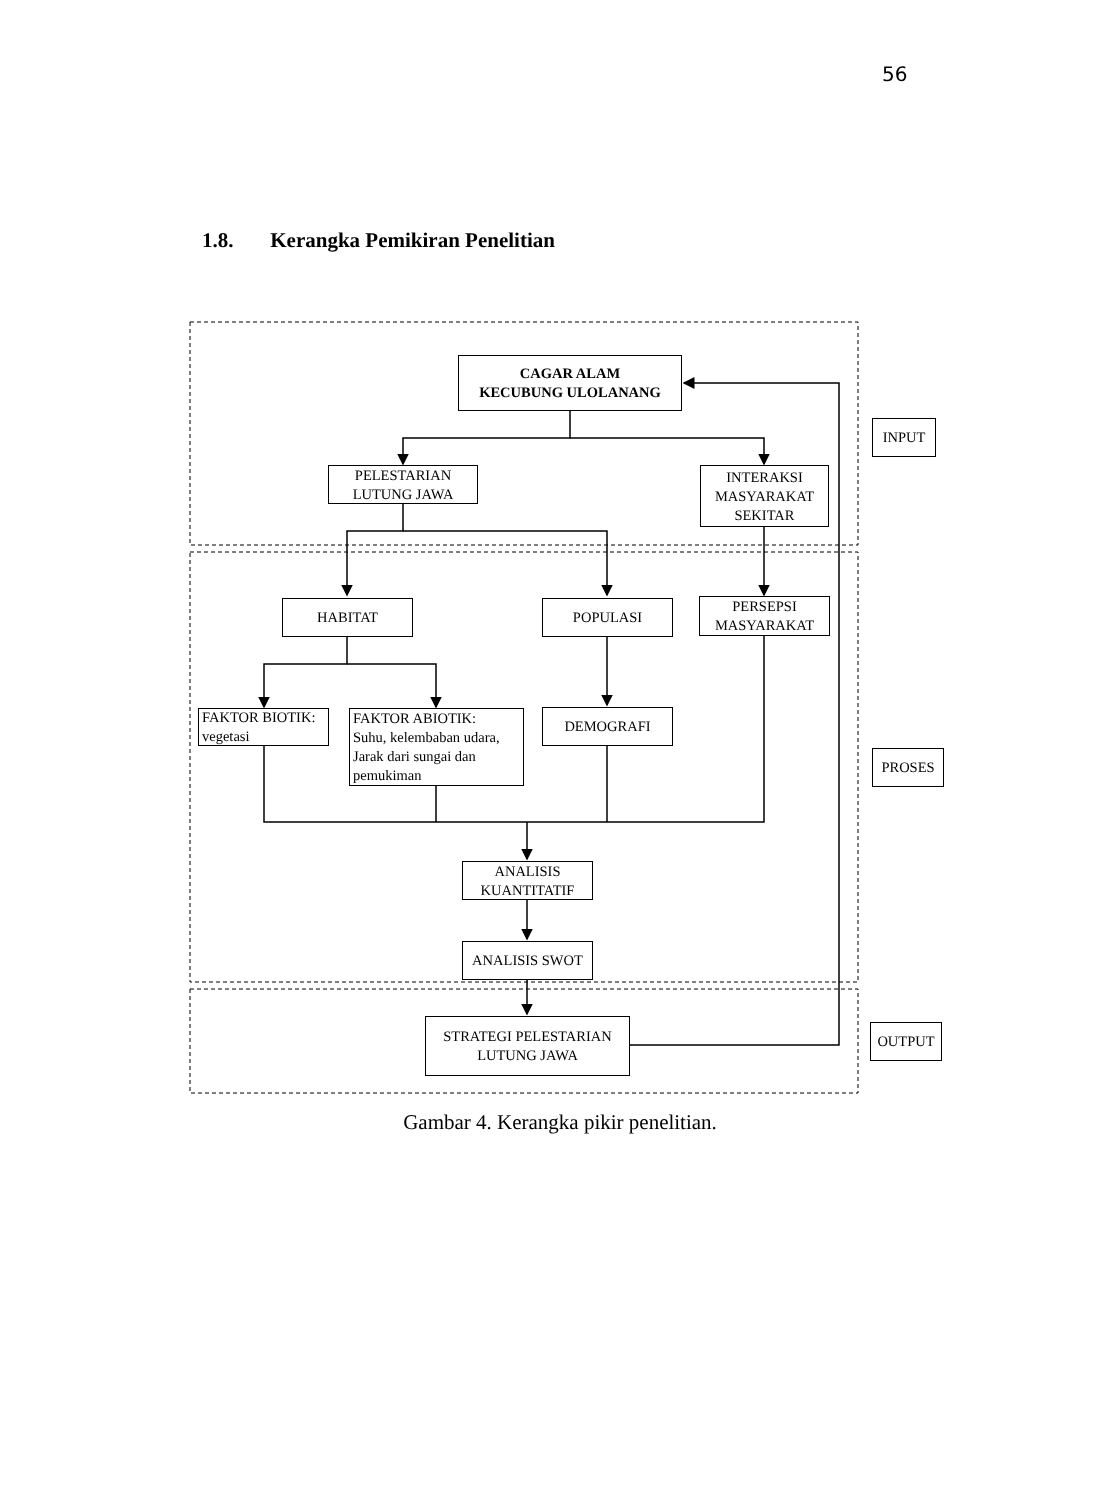56
1.8. Kerangka Pemikiran Penelitian
CAGAR ALAM
KECUBUNG ULOLANANG
PELESTARIAN
LUTUNG JAWA
INTERAKSI
MASYARAKAT
SEKITAR
INPUT
HABITAT POPULASI
PERSEPSI
MASYARAKAT
FAKTOR BIOTIK:
vegetasi
FAKTOR ABIOTIK:
Suhu, kelembaban udara,
Jarak dari sungai dan
pemukiman
DEMOGRAFI
PROSES
ANALISIS
KUANTITATIF
ANALISIS SWOT
STRATEGI PELESTARIAN
LUTUNG JAWA
OUTPUT
Gambar 4. Kerangka pikir penelitian.